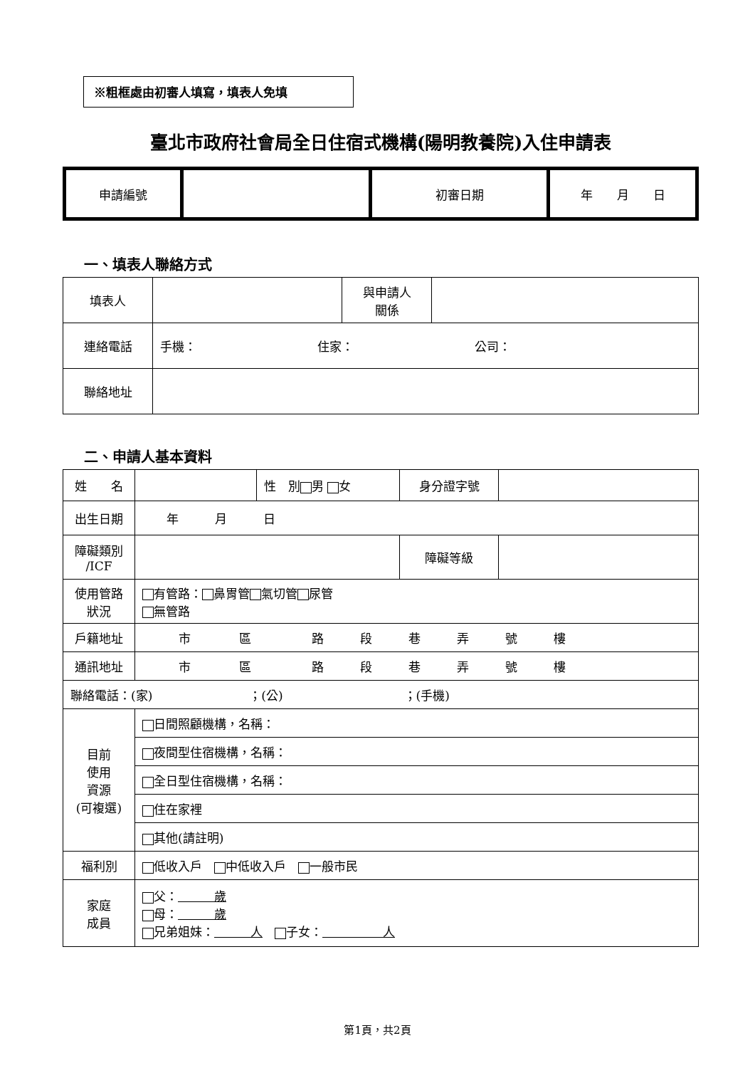※粗框處由初審人填寫，填表人免填
臺北市政府社會局全日住宿式機構(陽明教養院)入住申請表
| 申請編號 | | 初審日期 | 年 月 日 |
一、填表人聯絡方式
| 填表人 | | 與申請人 關係 | |
| 連絡電話 | 手機： 住家： 公司： | | |
| 聯絡地址 | | | |
二、申請人基本資料
| 姓 名 | | 性 別 男 女 | 身分證字號 | |
| 出生日期 | 年 月 日 | | | |
| 障礙類別 /ICF | | | 障礙等級 | |
| 使用管路 狀況 | 有管路： 鼻胃管 氣切管 尿管 無管路 | | | |
| 戶籍地址 | 市 區 路 段 巷 弄 號 樓 | | | |
| 通訊地址 | 市 區 路 段 巷 弄 號 樓 | | | |
| 聯絡電話：(家) ；(公) ；(手機) | | | | |
| 目前 使用 資源 (可複選) | 日間照顧機構，名稱： | | | |
| | 夜間型住宿機構，名稱： | | | |
| | 全日型住宿機構，名稱： | | | |
| | 住在家裡 | | | |
| | 其他(請註明) | | | |
| 福利別 | 低收入戶 中低收入戶 一般市民 | | | |
| 家庭 成員 | 父： 歲 母： 歲 兄弟姐妹： 人 子女： 人 | | | |
第1頁，共2頁